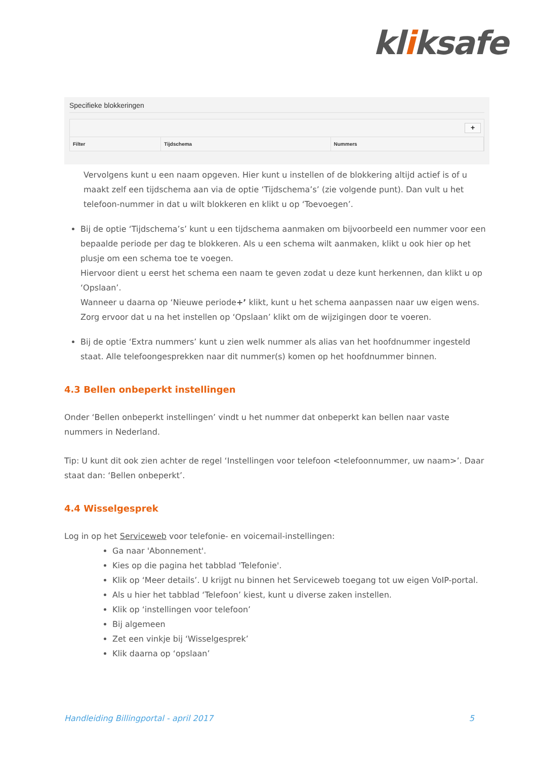kliksafe
Specifieke blokkeringen
+
| Filter | Tijdschema | Nummers |
| --- | --- | --- |
Vervolgens kunt u een naam opgeven. Hier kunt u instellen of de blokkering altijd actief is of u maakt zelf een tijdschema aan via de optie ‘Tijdschema’s’ (zie volgende punt). Dan vult u het telefoon-nummer in dat u wilt blokkeren en klikt u op ‘Toevoegen’.
Bij de optie ‘Tijdschema’s’ kunt u een tijdschema aanmaken om bijvoorbeeld een nummer voor een bepaalde periode per dag te blokkeren. Als u een schema wilt aanmaken, klikt u ook hier op het plusje om een schema toe te voegen.
Hiervoor dient u eerst het schema een naam te geven zodat u deze kunt herkennen, dan klikt u op ‘Opslaan’.
Wanneer u daarna op ‘Nieuwe periode+’ klikt, kunt u het schema aanpassen naar uw eigen wens. Zorg ervoor dat u na het instellen op ‘Opslaan’ klikt om de wijzigingen door te voeren.
Bij de optie ‘Extra nummers’ kunt u zien welk nummer als alias van het hoofdnummer ingesteld staat. Alle telefoongesprekken naar dit nummer(s) komen op het hoofdnummer binnen.
4.3 Bellen onbeperkt instellingen
Onder ‘Bellen onbeperkt instellingen’ vindt u het nummer dat onbeperkt kan bellen naar vaste nummers in Nederland.
Tip: U kunt dit ook zien achter de regel ‘Instellingen voor telefoon <telefoonnummer, uw naam>’. Daar staat dan: ‘Bellen onbeperkt’.
4.4 Wisselgesprek
Log in op het Serviceweb voor telefonie- en voicemail-instellingen:
Ga naar 'Abonnement'.
Kies op die pagina het tabblad 'Telefonie'.
Klik op ‘Meer details’. U krijgt nu binnen het Serviceweb toegang tot uw eigen VoIP-portal.
Als u hier het tabblad ‘Telefoon’ kiest, kunt u diverse zaken instellen.
Klik op ‘instellingen voor telefoon’
Bij algemeen
Zet een vinkje bij ‘Wisselgesprek’
Klik daarna op ‘opslaan’
Handleiding Billingportal - april 2017 5